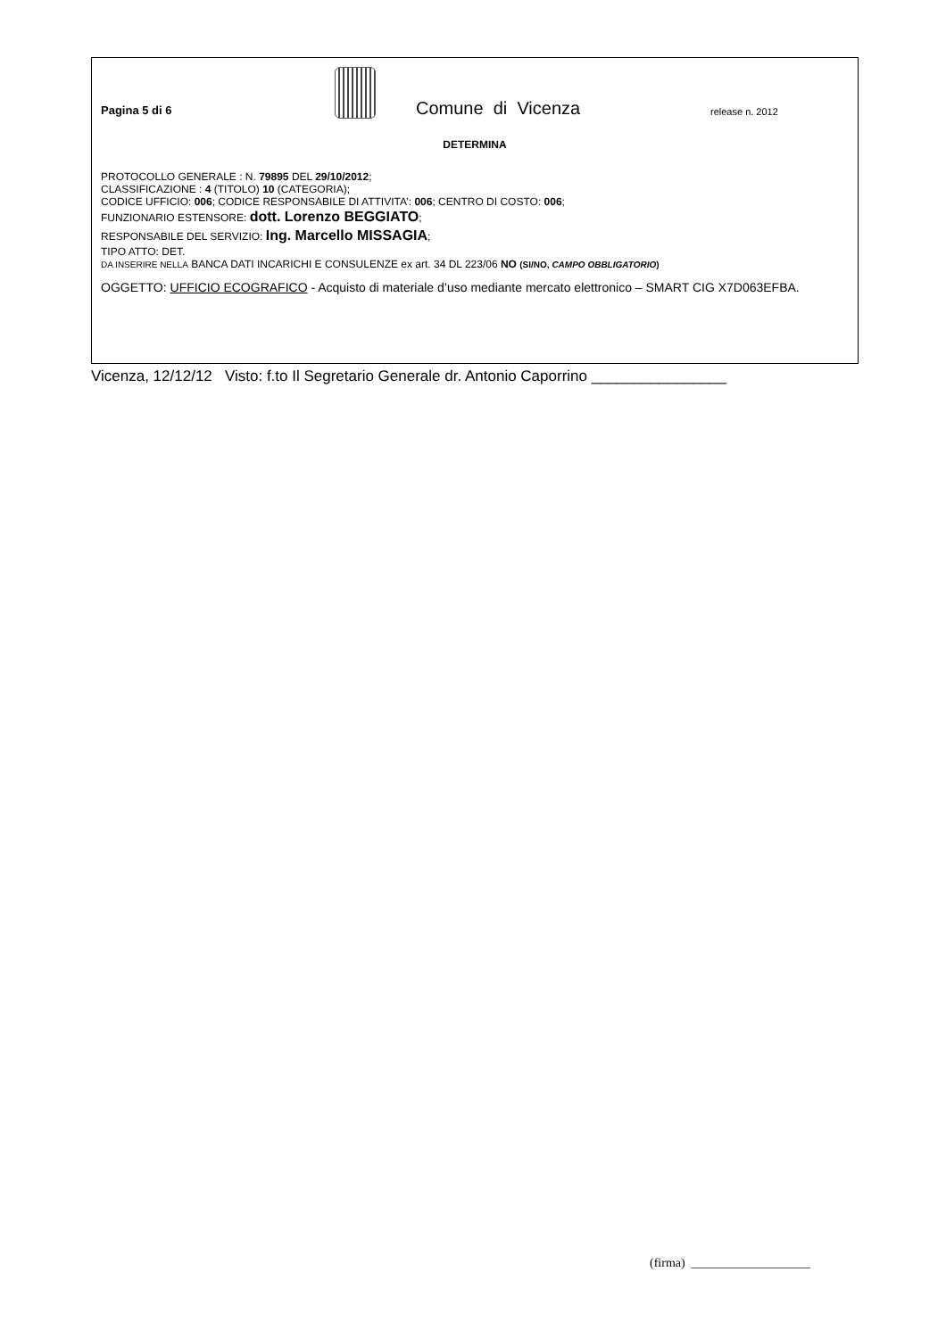Pagina 5 di 6
Comune di Vicenza
release n. 2012
DETERMINA
PROTOCOLLO GENERALE : N. 79895 DEL 29/10/2012;
CLASSIFICAZIONE : 4 (TITOLO) 10 (CATEGORIA);
CODICE UFFICIO: 006; CODICE RESPONSABILE DI ATTIVITA’: 006; CENTRO DI COSTO: 006;
FUNZIONARIO ESTENSORE: dott. Lorenzo BEGGIATO;
RESPONSABILE DEL SERVIZIO: Ing. Marcello MISSAGIA;
TIPO ATTO: DET.
DA INSERIRE NELLA BANCA DATI INCARICHI E CONSULENZE ex art. 34 DL 223/06 NO (SI/NO, CAMPO OBBLIGATORIO)
OGGETTO: UFFICIO ECOGRAFICO - Acquisto di materiale d’uso mediante mercato elettronico – SMART CIG X7D063EFBA.
Vicenza, 12/12/12 Visto: f.to Il Segretario Generale dr. Antonio Caporrino ________________
(firma) ___________________